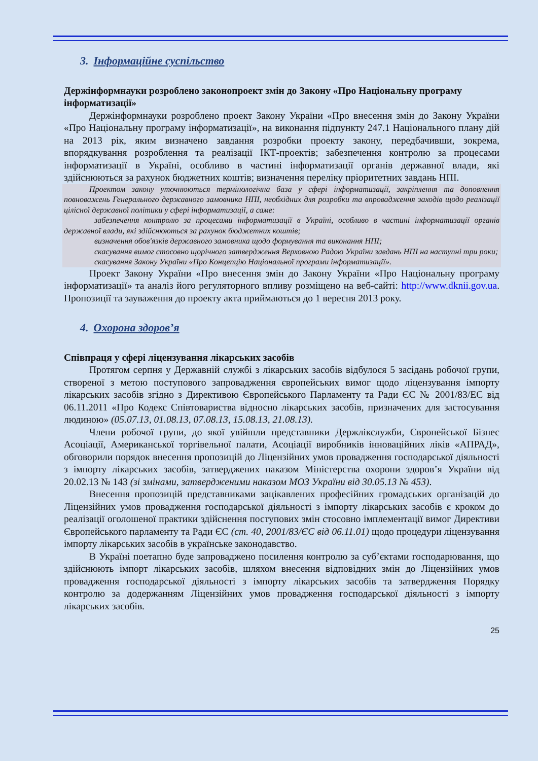3. Інформаційне суспільство
Держінформнауки розроблено законопроект змін до Закону «Про Національну програму інформатизації»
Держінформнауки розроблено проект Закону України «Про внесення змін до Закону України «Про Національну програму інформатизації», на виконання підпункту 247.1 Національного плану дій на 2013 рік, яким визначено завдання розробки проекту закону, передбачивши, зокрема, впорядкування розроблення та реалізації ІКТ-проектів; забезпечення контролю за процесами інформатизації в Україні, особливо в частині інформатизації органів державної влади, які здійснюються за рахунок бюджетних коштів; визначення переліку пріоритетних завдань НПІ.
Проектом закону уточнюються термінологічна база у сфері інформатизації, закріплення та доповнення повноважень Генерального державного замовника НПІ, необхідних для розробки та впровадження заходів щодо реалізації цілісної державної політики у сфері інформатизації, а саме:
забезпечення контролю за процесами інформатизації в Україні, особливо в частині інформатизації органів державної влади, які здійснюються за рахунок бюджетних коштів;
визначення обов'язків державного замовника щодо формування та виконання НПІ;
скасування вимог стосовно щорічного затвердження Верховною Радою України завдань НПІ на наступні три роки;
скасування Закону України «Про Концепцію Національної програми інформатизації».
Проект Закону України «Про внесення змін до Закону України «Про Національну програму інформатизації» та аналіз його регуляторного впливу розміщено на веб-сайті: http://www.dknii.gov.ua. Пропозиції та зауваження до проекту акта приймаються до 1 вересня 2013 року.
4. Охорона здоров’я
Співпраця у сфері ліцензування лікарських засобів
Протягом серпня у Державній службі з лікарських засобів відбулося 5 засідань робочої групи, створеної з метою поступового запровадження європейських вимог щодо ліцензування імпорту лікарських засобів згідно з Директивою Європейського Парламенту та Ради ЄС № 2001/83/ЕС від 06.11.2011 «Про Кодекс Співтовариства відносно лікарських засобів, призначених для застосування людиною» (05.07.13, 01.08.13, 07.08.13, 15.08.13, 21.08.13).
Члени робочої групи, до якої увійшли представники Держлікслужби, Європейської Бізнес Асоціації, Американської торгівельної палати, Асоціації виробників інноваційних ліків «АПРАД», обговорили порядок внесення пропозицій до Ліцензійних умов провадження господарської діяльності з імпорту лікарських засобів, затверджених наказом Міністерства охорони здоров’я України від 20.02.13 № 143 (зі змінами, затвердженими наказом МОЗ України від 30.05.13 № 453).
Внесення пропозицій представниками зацікавлених професійних громадських організацій до Ліцензійних умов провадження господарської діяльності з імпорту лікарських засобів є кроком до реалізації оголошеної практики здійснення поступових змін стосовно імплементації вимог Директиви Європейського парламенту та Ради ЄС (ст. 40, 2001/83/ЄС від 06.11.01) щодо процедури ліцензування імпорту лікарських засобів в українське законодавство.
В Україні поетапно буде запроваджено посилення контролю за суб’єктами господарювання, що здійснюють імпорт лікарських засобів, шляхом внесення відповідних змін до Ліцензійних умов провадження господарської діяльності з імпорту лікарських засобів та затвердження Порядку контролю за додержанням Ліцензійних умов провадження господарської діяльності з імпорту лікарських засобів.
25